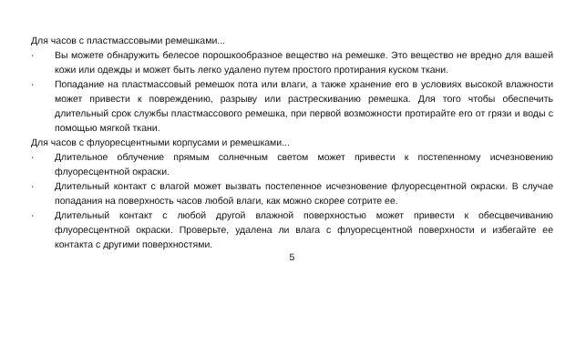Для часов с пластмассовыми ремешками...
· Вы можете обнаружить белесое порошкообразное вещество на ремешке. Это вещество не вредно для вашей кожи или одежды и может быть легко удалено путем простого протирания куском ткани.
· Попадание на пластмассовый ремешок пота или влаги, а также хранение его в условиях высокой влажности может привести к повреждению, разрыву или растрескиванию ремешка. Для того чтобы обеспечить длительный срок службы пластмассового ремешка, при первой возможности протирайте его от грязи и воды с помощью мягкой ткани.
Для часов с флуоресцентными корпусами и ремешками...
· Длительное облучение прямым солнечным светом может привести к постепенному исчезновению флуоресцентной окраски.
· Длительный контакт с влагой может вызвать постепенное исчезновение флуоресцентной окраски. В случае попадания на поверхность часов любой влаги, как можно скорее сотрите ее.
· Длительный контакт с любой другой влажной поверхностью может привести к обесцвечиванию флуоресцентной окраски. Проверьте, удалена ли влага с флуоресцентной поверхности и избегайте ее контакта с другими поверхностями.
5